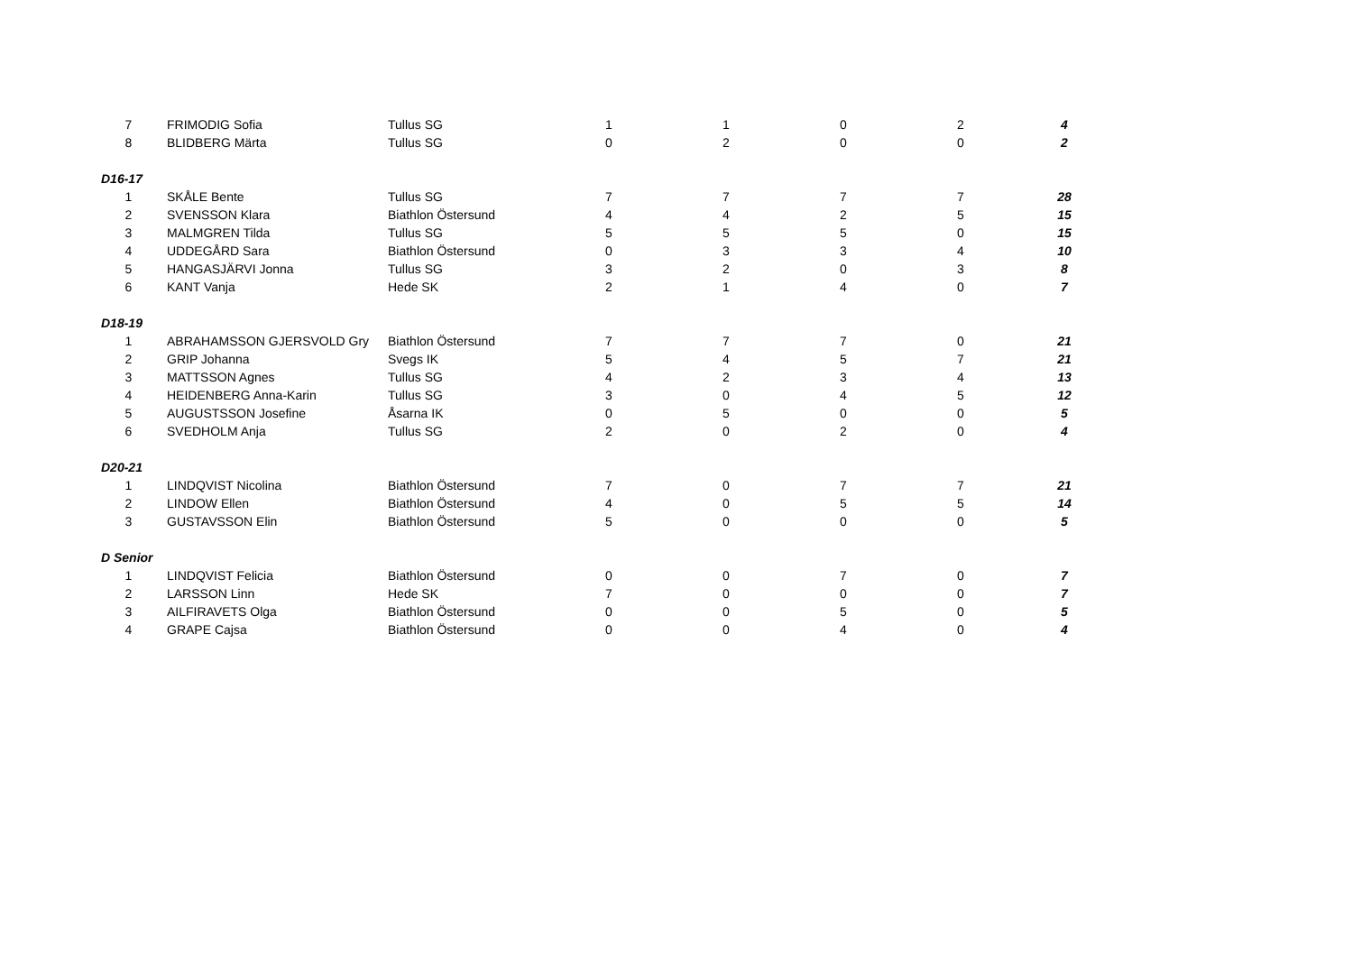| 7 | FRIMODIG Sofia | Tullus SG | 1 | 1 | 0 | 2 | 4 |
| 8 | BLIDBERG Märta | Tullus SG | 0 | 2 | 0 | 0 | 2 |
| D16-17 | | | | | | | |
| 1 | SKÅLE Bente | Tullus SG | 7 | 7 | 7 | 7 | 28 |
| 2 | SVENSSON Klara | Biathlon Östersund | 4 | 4 | 2 | 5 | 15 |
| 3 | MALMGREN Tilda | Tullus SG | 5 | 5 | 5 | 0 | 15 |
| 4 | UDDEGÅRD Sara | Biathlon Östersund | 0 | 3 | 3 | 4 | 10 |
| 5 | HANGASJÄRVI Jonna | Tullus SG | 3 | 2 | 0 | 3 | 8 |
| 6 | KANT Vanja | Hede SK | 2 | 1 | 4 | 0 | 7 |
| D18-19 | | | | | | | |
| 1 | ABRAHAMSSON GJERSVOLD Gry | Biathlon Östersund | 7 | 7 | 7 | 0 | 21 |
| 2 | GRIP Johanna | Svegs IK | 5 | 4 | 5 | 7 | 21 |
| 3 | MATTSSON Agnes | Tullus SG | 4 | 2 | 3 | 4 | 13 |
| 4 | HEIDENBERG Anna-Karin | Tullus SG | 3 | 0 | 4 | 5 | 12 |
| 5 | AUGUSTSSON Josefine | Åsarna IK | 0 | 5 | 0 | 0 | 5 |
| 6 | SVEDHOLM Anja | Tullus SG | 2 | 0 | 2 | 0 | 4 |
| D20-21 | | | | | | | |
| 1 | LINDQVIST Nicolina | Biathlon Östersund | 7 | 0 | 7 | 7 | 21 |
| 2 | LINDOW Ellen | Biathlon Östersund | 4 | 0 | 5 | 5 | 14 |
| 3 | GUSTAVSSON Elin | Biathlon Östersund | 5 | 0 | 0 | 0 | 5 |
| D Senior | | | | | | | |
| 1 | LINDQVIST Felicia | Biathlon Östersund | 0 | 0 | 7 | 0 | 7 |
| 2 | LARSSON Linn | Hede SK | 7 | 0 | 0 | 0 | 7 |
| 3 | AILFIRAVETS Olga | Biathlon Östersund | 0 | 0 | 5 | 0 | 5 |
| 4 | GRAPE Cajsa | Biathlon Östersund | 0 | 0 | 4 | 0 | 4 |